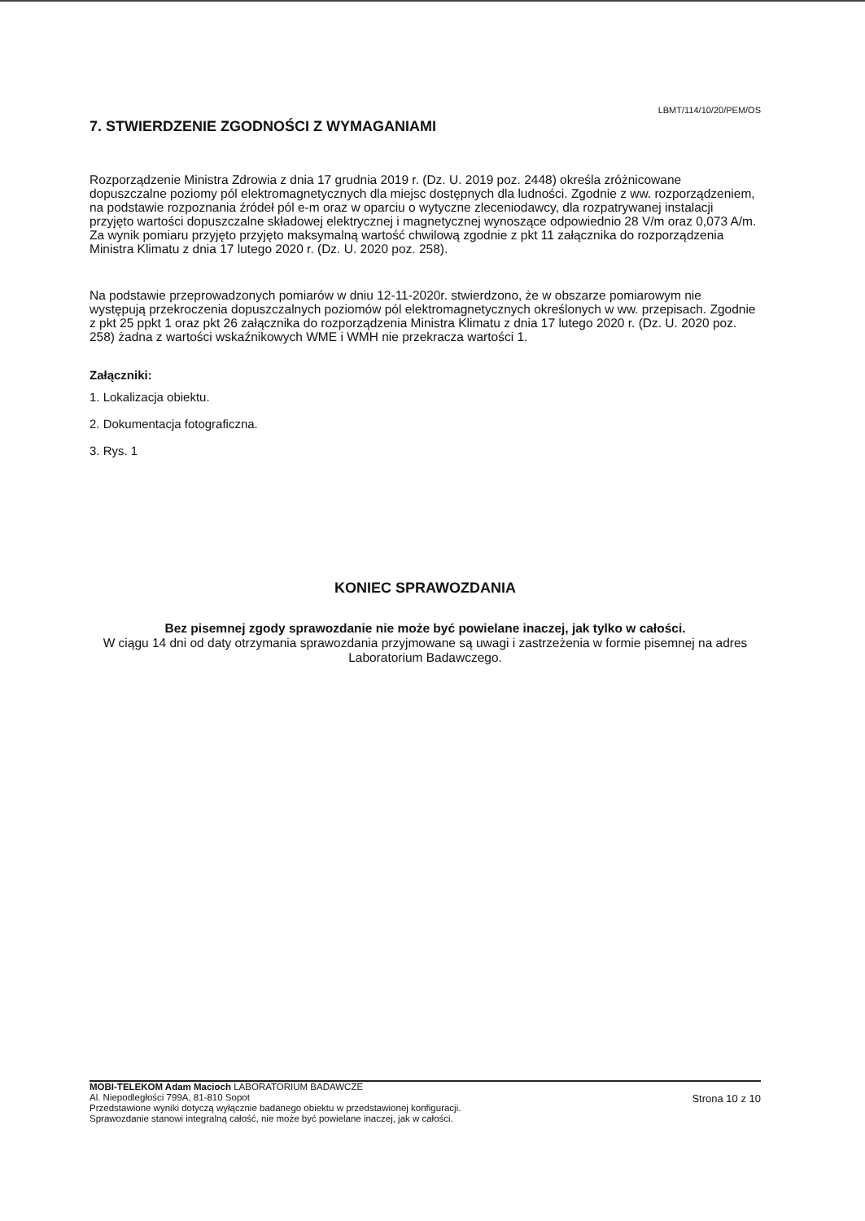LBMT/114/10/20/PEM/OS
7. STWIERDZENIE ZGODNOŚCI Z WYMAGANIAMI
Rozporządzenie Ministra Zdrowia z dnia 17 grudnia 2019 r. (Dz. U. 2019 poz. 2448) określa zróżnicowane dopuszczalne poziomy pól elektromagnetycznych dla miejsc dostępnych dla ludności. Zgodnie z ww. rozporządzeniem, na podstawie rozpoznania źródeł pól e-m oraz w oparciu o wytyczne zleceniodawcy, dla rozpatrywanej instalacji przyjęto wartości dopuszczalne składowej elektrycznej i magnetycznej wynoszące odpowiednio 28 V/m oraz 0,073 A/m. Za wynik pomiaru przyjęto przyjęto maksymalną wartość chwilową zgodnie z pkt 11 załącznika do rozporządzenia Ministra Klimatu z dnia 17 lutego 2020 r. (Dz. U. 2020 poz. 258).
Na podstawie przeprowadzonych pomiarów w dniu 12-11-2020r. stwierdzono, że w obszarze pomiarowym nie występują przekroczenia dopuszczalnych poziomów pól elektromagnetycznych określonych w ww. przepisach. Zgodnie z pkt 25 ppkt 1 oraz pkt 26 załącznika do rozporządzenia Ministra Klimatu z dnia 17 lutego 2020 r. (Dz. U. 2020 poz. 258) żadna z wartości wskaźnikowych WME i WMH nie przekracza wartości 1.
Załączniki:
1. Lokalizacja obiektu.
2. Dokumentacja fotograficzna.
3. Rys. 1
KONIEC SPRAWOZDANIA
Bez pisemnej zgody sprawozdanie nie może być powielane inaczej, jak tylko w całości.
W ciągu 14 dni od daty otrzymania sprawozdania przyjmowane są uwagi i zastrzeżenia w formie pisemnej na adres Laboratorium Badawczego.
MOBI-TELEKOM Adam Macioch LABORATORIUM BADAWCZE
Al. Niepodległości 799A, 81-810 Sopot
Przedstawione wyniki dotyczą wyłącznie badanego obiektu w przedstawionej konfiguracji.
Sprawozdanie stanowi integralną całość, nie może być powielane inaczej, jak w całości.
Strona 10 z 10